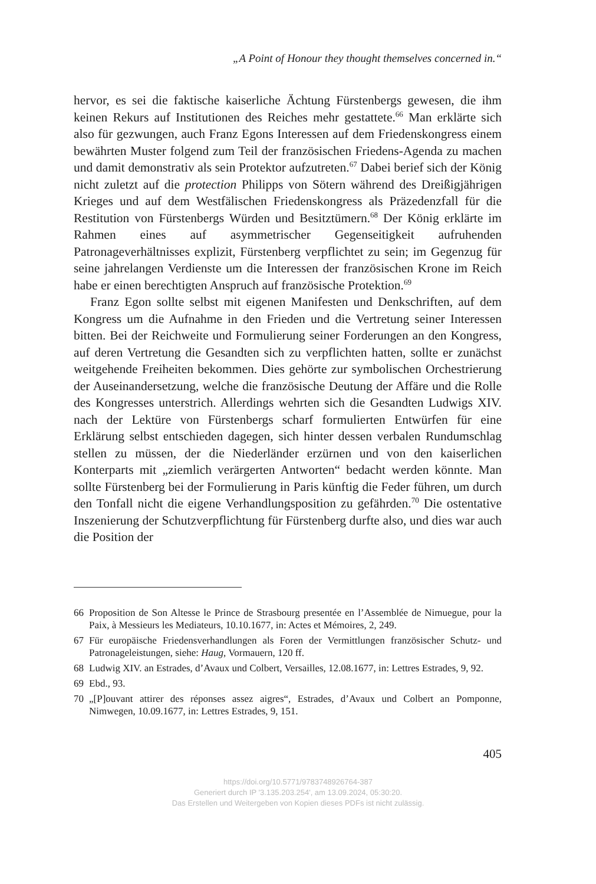„A Point of Honour they thought themselves concerned in.“
hervor, es sei die faktische kaiserliche Ächtung Fürstenbergs gewesen, die ihm keinen Rekurs auf Institutionen des Reiches mehr gestattete.<sup>66</sup> Man erklärte sich also für gezwungen, auch Franz Egons Interessen auf dem Friedenskongress einem bewährten Muster folgend zum Teil der französischen Friedens-Agenda zu machen und damit demonstrativ als sein Protektor aufzutreten.<sup>67</sup> Dabei berief sich der König nicht zuletzt auf die protection Philipps von Sötern während des Dreißigjährigen Krieges und auf dem Westfälischen Friedenskongress als Präzedenzfall für die Restitution von Fürstenbergs Würden und Besitztümern.<sup>68</sup> Der König erklärte im Rahmen eines auf asymmetrischer Gegenseitigkeit aufruhenden Patronageverhältnisses explizit, Fürstenberg verpflichtet zu sein; im Gegenzug für seine jahrelangen Verdienste um die Interessen der französischen Krone im Reich habe er einen berechtigten Anspruch auf französische Protektion.<sup>69</sup>
Franz Egon sollte selbst mit eigenen Manifesten und Denkschriften, auf dem Kongress um die Aufnahme in den Frieden und die Vertretung seiner Interessen bitten. Bei der Reichweite und Formulierung seiner Forderungen an den Kongress, auf deren Vertretung die Gesandten sich zu verpflichten hatten, sollte er zunächst weitgehende Freiheiten bekommen. Dies gehörte zur symbolischen Orchestrierung der Auseinandersetzung, welche die französische Deutung der Affäre und die Rolle des Kongresses unterstrich. Allerdings wehrten sich die Gesandten Ludwigs XIV. nach der Lektüre von Fürstenbergs scharf formulierten Entwürfen für eine Erklärung selbst entschieden dagegen, sich hinter dessen verbalen Rundumschlag stellen zu müssen, der die Niederländer erzürnen und von den kaiserlichen Konterparts mit „ziemlich verärgerten Antworten“ bedacht werden könnte. Man sollte Fürstenberg bei der Formulierung in Paris künftig die Feder führen, um durch den Tonfall nicht die eigene Verhandlungsposition zu gefährden.<sup>70</sup> Die ostentative Inszenierung der Schutzverpflichtung für Fürstenberg durfte also, und dies war auch die Position der
66 Proposition de Son Altesse le Prince de Strasbourg presentée en l’Assemblée de Nimuegue, pour la Paix, à Messieurs les Mediateurs, 10.10.1677, in: Actes et Mémoires, 2, 249.
67 Für europäische Friedensverhandlungen als Foren der Vermittlungen französischer Schutz- und Patronageleistungen, siehe: Haug, Vormauern, 120 ff.
68 Ludwig XIV. an Estrades, d’Avaux und Colbert, Versailles, 12.08.1677, in: Lettres Estrades, 9, 92.
69 Ebd., 93.
70 „[P]ouvant attirer des réponses assez aigres“, Estrades, d’Avaux und Colbert an Pomponne, Nimwegen, 10.09.1677, in: Lettres Estrades, 9, 151.
405
https://doi.org/10.5771/9783748926764-387
Generiert durch IP '3.135.203.254', am 13.09.2024, 05:30:20.
Das Erstellen und Weitergeben von Kopien dieses PDFs ist nicht zulässig.